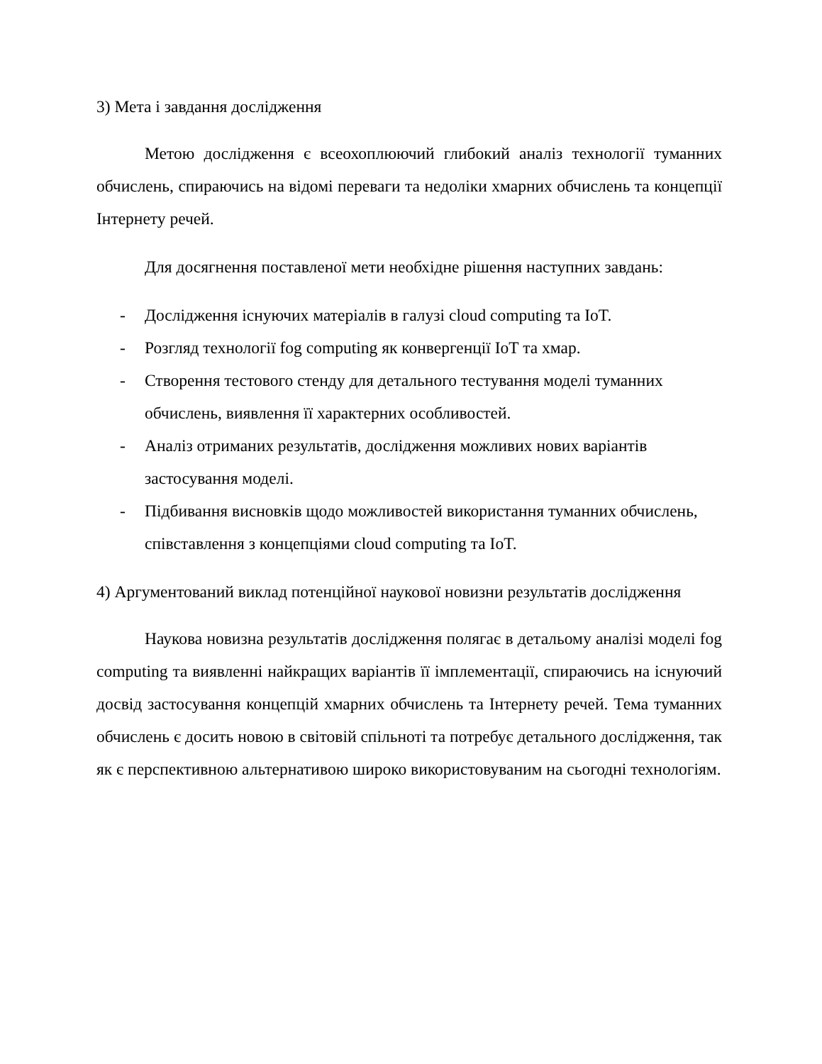3) Мета і завдання дослідження
Метою дослідження є всеохоплюючий глибокий аналіз технології туманних обчислень, спираючись на відомі переваги та недоліки хмарних обчислень та концепції Інтернету речей.
Для досягнення поставленої мети необхідне рішення наступних завдань:
- Дослідження існуючих матеріалів в галузі cloud computing та IoT.
- Розгляд технології fog computing як конвергенції IoT та хмар.
- Створення тестового стенду для детального тестування моделі туманних обчислень, виявлення її характерних особливостей.
- Аналіз отриманих результатів, дослідження можливих нових варіантів застосування моделі.
- Підбивання висновків щодо можливостей використання туманних обчислень, співставлення з концепціями cloud computing та IoT.
4) Аргументований виклад потенційної наукової новизни результатів дослідження
Наукова новизна результатів дослідження полягає в детальому аналізі моделі fog computing та виявленні найкращих варіантів її імплементації, спираючись на існуючий досвід застосування концепцій хмарних обчислень та Інтернету речей. Тема туманних обчислень є досить новою в світовій спільноті та потребує детального дослідження, так як є перспективною альтернативою широко використовуваним на сьогодні технологіям.